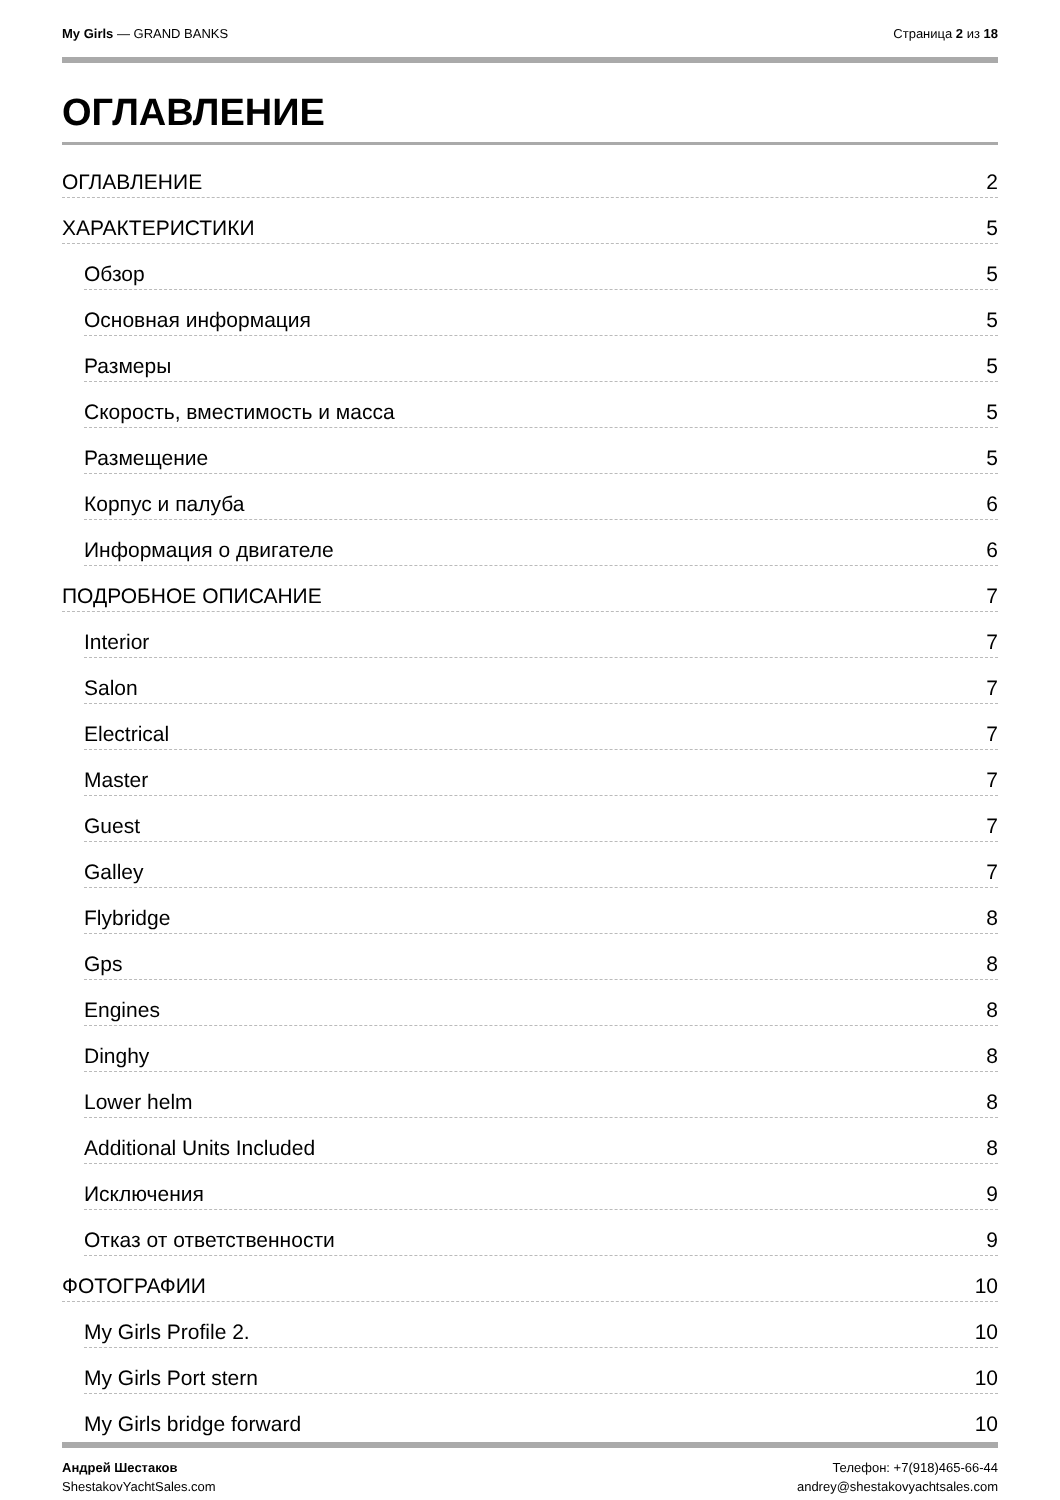My Girls — GRAND BANKS Страница 2 из 18
ОГЛАВЛЕНИЕ
ОГЛАВЛЕНИЕ 2
ХАРАКТЕРИСТИКИ 5
Обзор 5
Основная информация 5
Размеры 5
Скорость, вместимость и масса 5
Размещение 5
Корпус и палуба 6
Информация о двигателе 6
ПОДРОБНОЕ ОПИСАНИЕ 7
Interior 7
Salon 7
Electrical 7
Master 7
Guest 7
Galley 7
Flybridge 8
Gps 8
Engines 8
Dinghy 8
Lower helm 8
Additional Units Included 8
Исключения 9
Отказ от ответственности 9
ФОТОГРАФИИ 10
My Girls Profile 2. 10
My Girls Port stern 10
My Girls bridge forward 10
Андрей Шестаков
ShestakovYachtSales.com
Телефон: +7(918)465-66-44
andrey@shestakovyachtsales.com